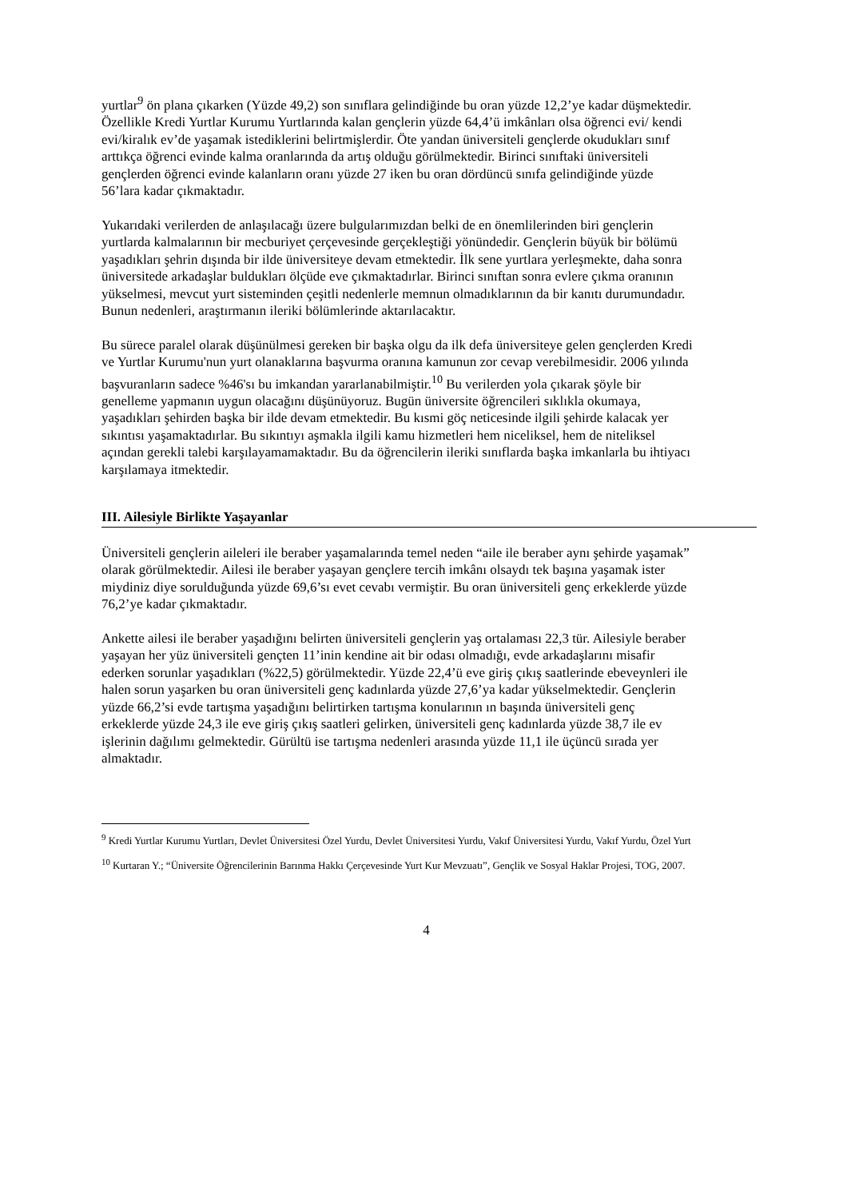yurtlar<sup>9</sup> ön plana çıkarken (Yüzde 49,2) son sınıflara gelindiğinde bu oran yüzde 12,2’ye kadar düşmektedir. Özellikle Kredi Yurtlar Kurumu Yurtlarında kalan gençlerin yüzde 64,4’ü imkânları olsa öğrenci evi/ kendi evi/kiralık ev’de yaşamak istediklerini belirtmişlerdir. Öte yandan üniversiteli gençlerde okudukları sınıf arttıkça öğrenci evinde kalma oranlarında da artış olduğu görülmektedir. Birinci sınıftaki üniversiteli gençlerden öğrenci evinde kalanların oranı yüzde 27 iken bu oran dördüncü sınıfa gelindiğinde yüzde 56’lara kadar çıkmaktadır.
Yukarıdaki verilerden de anlaşılacağı üzere bulgularımızdan belki de en önemlilerinden biri gençlerin yurtlarda kalmalarının bir mecburiyet çerçevesinde gerçekleştiği yönündedir. Gençlerin büyük bir bölümü yaşadıkları şehrin dışında bir ilde üniversiteye devam etmektedir. İlk sene yurtlara yerleşmekte, daha sonra üniversitede arkadaşlar buldukları ölçüde eve çıkmaktadırlar. Birinci sınıftan sonra evlere çıkma oranının yükselmesi, mevcut yurt sisteminden çeşitli nedenlerle memnun olmadıklarının da bir kanıtı durumundadır. Bunun nedenleri, araştırmanın ileriki bölümlerinde aktarılacaktır.
Bu sürece paralel olarak düşünülmesi gereken bir başka olgu da ilk defa üniversiteye gelen gençlerden Kredi ve Yurtlar Kurumu'nun yurt olanaklarına başvurma oranına kamunun zor cevap verebilmesidir. 2006 yılında başvuranların sadece %46'sı bu imkandan yararlanabilmiştir.<sup>10</sup> Bu verilerden yola çıkarak şöyle bir genelleme yapmanın uygun olacağını düşünüyoruz. Bugün üniversite öğrencileri sıklıkla okumaya, yaşadıkları şehirden başka bir ilde devam etmektedir. Bu kısmi göç neticesinde ilgili şehirde kalacak yer sıkıntısı yaşamaktadırlar. Bu sıkıntıyı aşmakla ilgili kamu hizmetleri hem niceliksel, hem de niteliksel açından gerekli talebi karşılayamamaktadır. Bu da öğrencilerin ileriki sınıflarda başka imkanlarla bu ihtiyacı karşılamaya itmektedir.
III. Ailesiyle Birlikte Yaşayanlar
Üniversiteli gençlerin aileleri ile beraber yaşamalarında temel neden “aile ile beraber aynı şehirde yaşamak” olarak görülmektedir. Ailesi ile beraber yaşayan gençlere tercih imkânı olsaydı tek başına yaşamak ister miydiniz diye sorulduğunda yüzde 69,6’sı evet cevabı vermiştir. Bu oran üniversiteli genç erkeklerde yüzde 76,2’ye kadar çıkmaktadır.
Ankette ailesi ile beraber yaşadığını belirten üniversiteli gençlerin yaş ortalaması 22,3 tür. Ailesiyle beraber yaşayan her yüz üniversiteli gençten 11’inin kendine ait bir odası olmadığı, evde arkadaşlarını misafir ederken sorunlar yaşadıkları (%22,5) görülmektedir. Yüzde 22,4’ü eve giriş çıkış saatlerinde ebeveynleri ile halen sorun yaşarken bu oran üniversiteli genç kadınlarda yüzde 27,6’ya kadar yükselmektedir. Gençlerin yüzde 66,2’si evde tartışma yaşadığını belirtirken tartışma konularının ın başında üniversiteli genç erkeklerde yüzde 24,3 ile eve giriş çıkış saatleri gelirken, üniversiteli genç kadınlarda yüzde 38,7 ile ev işlerinin dağılımı gelmektedir. Gürültü ise tartışma nedenleri arasında yüzde 11,1 ile üçüncü sırada yer almaktadır.
<sup>9</sup> Kredi Yurtlar Kurumu Yurtları, Devlet Üniversitesi Özel Yurdu, Devlet Üniversitesi Yurdu, Vakıf Üniversitesi Yurdu, Vakıf Yurdu, Özel Yurt
<sup>10</sup> Kurtaran Y.; “Üniversite Öğrencilerinin Barınma Hakkı Çerçevesinde Yurt Kur Mevzuatı”, Gençlik ve Sosyal Haklar Projesi, TOG, 2007.
4